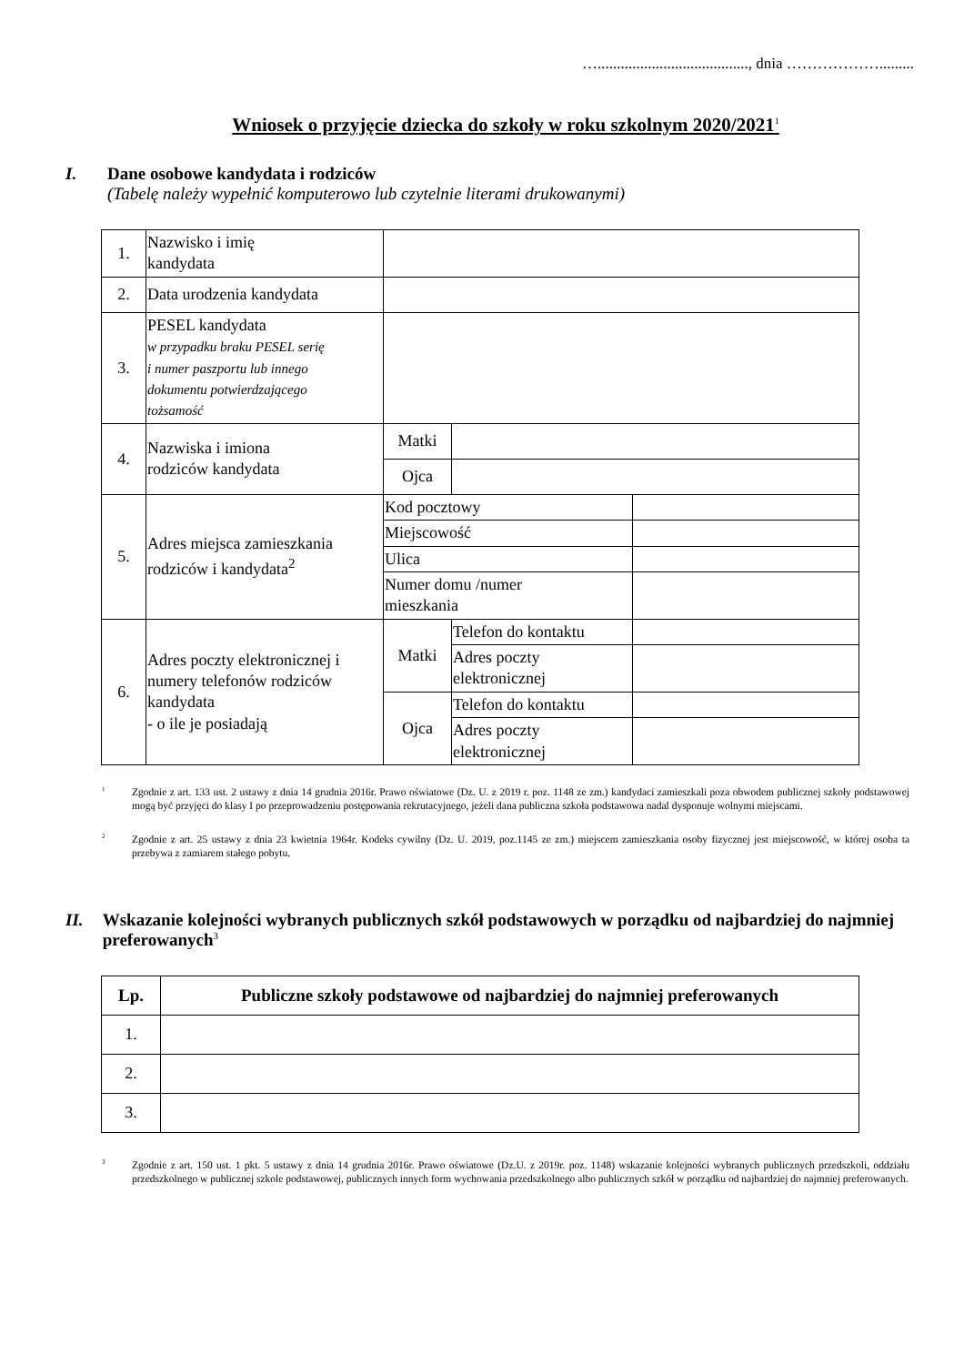…......................................., dnia ……………….........
Wniosek o przyjęcie dziecka do szkoły w roku szkolnym 2020/2021<sup>1</sup>
I. Dane osobowe kandydata i rodziców
(Tabelę należy wypełnić komputerowo lub czytelnie literami drukowanymi)
| 1. | Nazwisko i imię kandydata | | | |
| 2. | Data urodzenia kandydata | | | |
| 3. | PESEL kandydata w przypadku braku PESEL serię i numer paszportu lub innego dokumentu potwierdzającego tożsamość | | | |
| 4. | Nazwiska i imiona rodziców kandydata | Matki | | |
| | | Ojca | | |
| 5. | Adres miejsca zamieszkania rodziców i kandydata<sup>2</sup> | Kod pocztowy | | |
| | | Miejscowość | | |
| | | Ulica | | |
| | | Numer domu /numer mieszkania | | |
| 6. | Adres poczty elektronicznej i numery telefonów rodziców kandydata - o ile je posiadają | Matki | Telefon do kontaktu | |
| | | | Adres poczty elektronicznej | |
| | | Ojca | Telefon do kontaktu | |
| | | | Adres poczty elektronicznej | |
1 Zgodnie z art. 133 ust. 2 ustawy z dnia 14 grudnia 2016r. Prawo oświatowe (Dz. U. z 2019 r. poz. 1148 ze zm.) kandydaci zamieszkali poza obwodem publicznej szkoły podstawowej mogą być przyjęci do klasy I po przeprowadzeniu postępowania rekrutacyjnego, jeżeli dana publiczna szkoła podstawowa nadal dysponuje wolnymi miejscami.
2 Zgodnie z art. 25 ustawy z dnia 23 kwietnia 1964r. Kodeks cywilny (Dz. U. 2019, poz.1145 ze zm.) miejscem zamieszkania osoby fizycznej jest miejscowość, w której osoba ta przebywa z zamiarem stałego pobytu.
II. Wskazanie kolejności wybranych publicznych szkół podstawowych w porządku od najbardziej do najmniej preferowanych<sup>3</sup>
| Lp. | Publiczne szkoły podstawowe od najbardziej do najmniej preferowanych |
| --- | --- |
| 1. | |
| 2. | |
| 3. | |
3 Zgodnie z art. 150 ust. 1 pkt. 5 ustawy z dnia 14 grudnia 2016r. Prawo oświatowe (Dz.U. z 2019r. poz. 1148) wskazanie kolejności wybranych publicznych przedszkoli, oddziału przedszkolnego w publicznej szkole podstawowej, publicznych innych form wychowania przedszkolnego albo publicznych szkół w porządku od najbardziej do najmniej preferowanych.